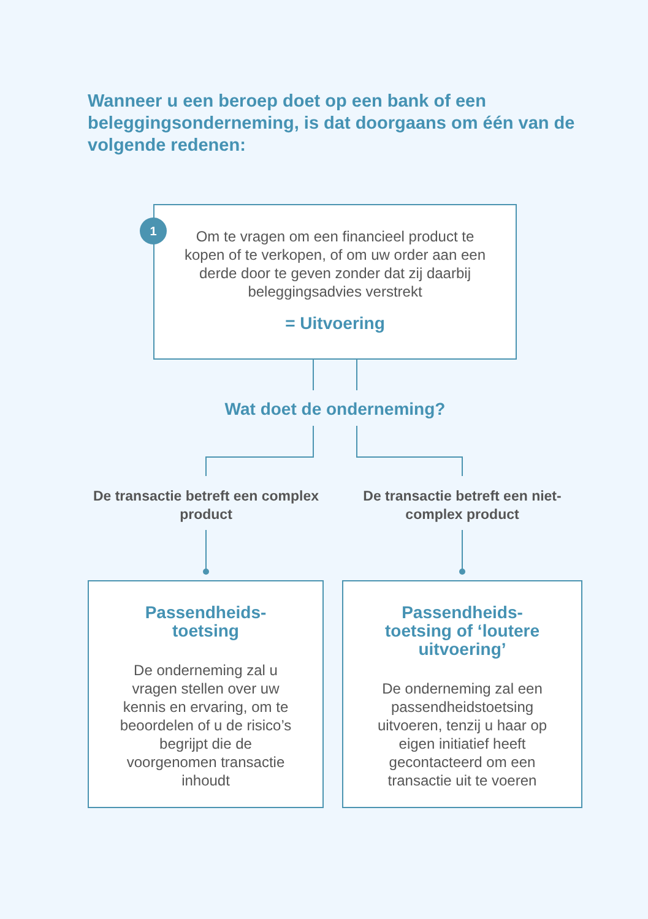Wanneer u een beroep doet op een bank of een beleggingsonderneming, is dat doorgaans om één van de volgende redenen:
Om te vragen om een financieel product te kopen of te verkopen, of om uw order aan een derde door te geven zonder dat zij daarbij beleggingsadvies verstrekt
= Uitvoering
1
Wat doet de onderneming?
De transactie betreft een complex product
De transactie betreft een niet-complex product
Passendheids-
toetsing
De onderneming zal u vragen stellen over uw kennis en ervaring, om te beoordelen of u de risico’s begrijpt die de voorgenomen transactie inhoudt
Passendheids-
toetsing of ‘loutere uitvoering’
De onderneming zal een passendheidstoetsing uitvoeren, tenzij u haar op eigen initiatief heeft gecontacteerd om een transactie uit te voeren